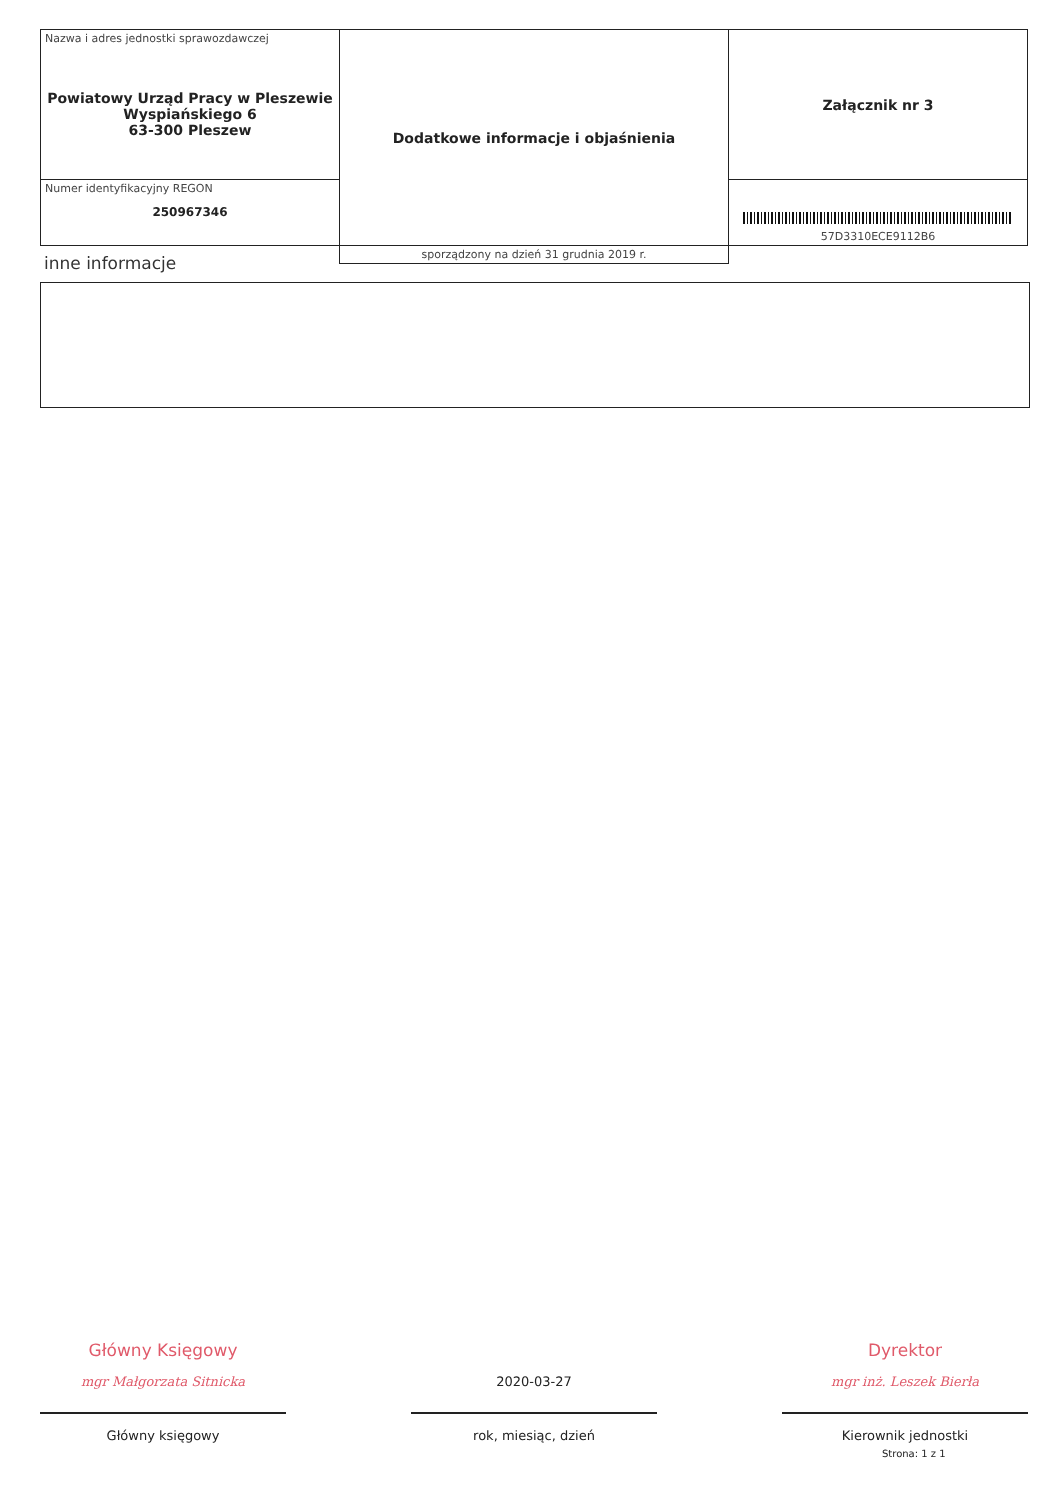| Nazwa i adres jednostki sprawozdawczej Powiatowy Urząd Pracy w Pleszewie Wyspiańskiego 6 63-300 Pleszew | Dodatkowe informacje i objaśnienia | Załącznik nr 3 |
| Numer identyfikacyjny REGON 250967346 | | 57D3310ECE9112B6 |
| | sporządzony na dzień 31 grudnia 2019 r. | |
inne informacje
Główny Księgowy
mgr Małgorzata Sitnicka
Główny księgowy
2020-03-27
rok, miesiąc, dzień
Dyrektor
mgr inż. Leszek Bierła
Kierownik jednostki
Strona: 1 z 1